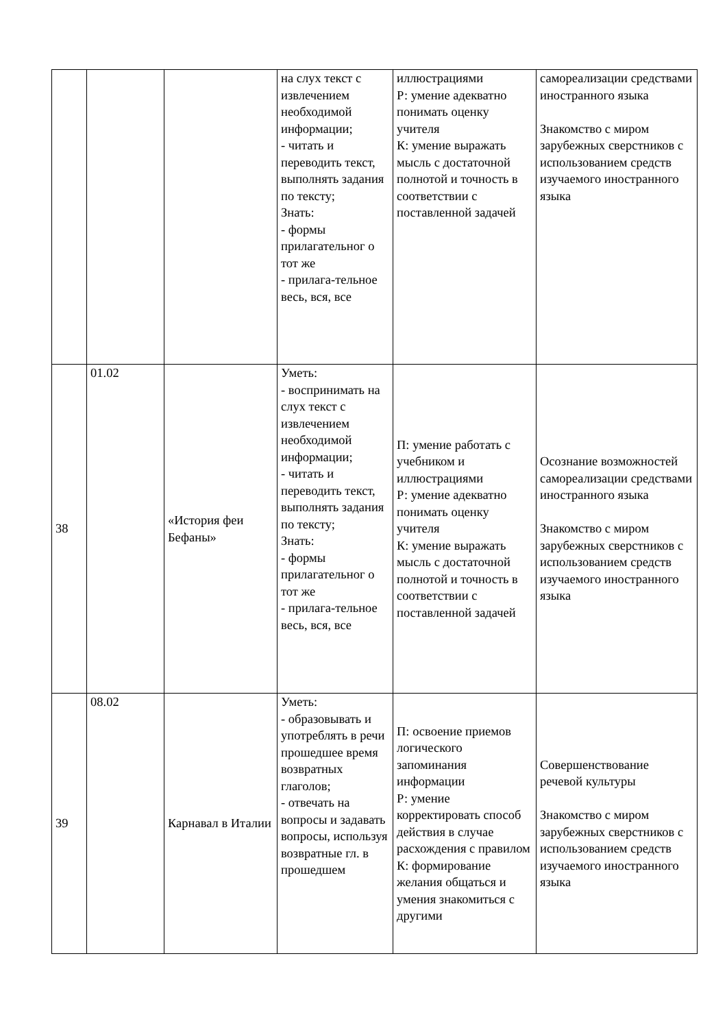| | | | на слух текст с извлечением необходимой информации; - читать и переводить текст, выполнять задания по тексту; Знать: - формы прилагательног о тот же - прилага-тельное весь, вся, все | иллюстрациями Р: умение адекватно понимать оценку учителя К: умение выражать мысль с достаточной полнотой и точность в соответствии с поставленной задачей | самореализации средствами иностранного языка Знакомство с миром зарубежных сверстников с использованием средств изучаемого иностранного языка |
| 38 | 01.02 | «История феи Бефаны» | Уметь: - воспринимать на слух текст с извлечением необходимой информации; - читать и переводить текст, выполнять задания по тексту; Знать: - формы прилагательног о тот же - прилага-тельное весь, вся, все | П: умение работать с учебником и иллюстрациями Р: умение адекватно понимать оценку учителя К: умение выражать мысль с достаточной полнотой и точность в соответствии с поставленной задачей | Осознание возможностей самореализации средствами иностранного языка Знакомство с миром зарубежных сверстников с использованием средств изучаемого иностранного языка |
| 39 | 08.02 | Карнавал в Италии | Уметь: - образовывать и употреблять в речи прошедшее время возвратных глаголов; - отвечать на вопросы и задавать вопросы, используя возвратные гл. в прошедшем | П: освоение приемов логического запоминания информации Р: умение корректировать способ действия в случае расхождения с правилом К: формирование желания общаться и умения знакомиться с другими | Совершенствование речевой культуры Знакомство с миром зарубежных сверстников с использованием средств изучаемого иностранного языка |